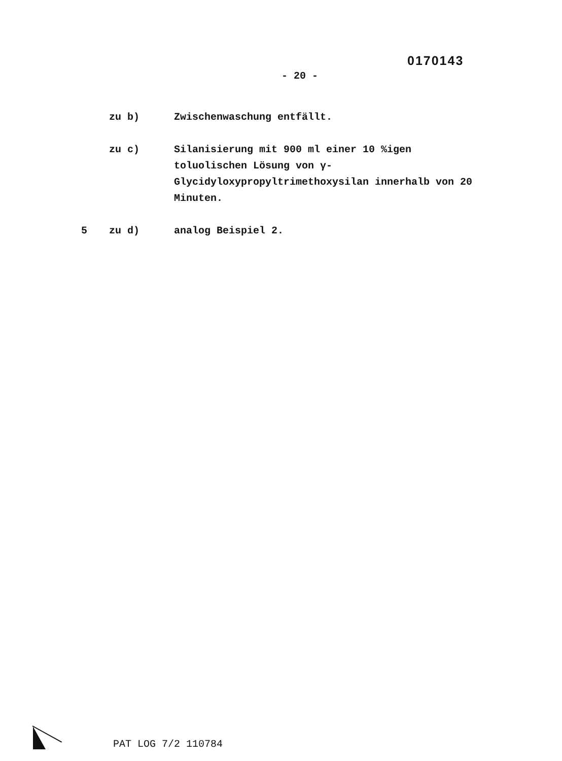0170143
- 20 -
zu b) Zwischenwaschung entfällt.
zu c) Silanisierung mit 900 ml einer 10 %igen toluolischen Lösung von γ-Glycidyloxypropyltrimethoxysilan innerhalb von 20 Minuten.
5 zu d) analog Beispiel 2.
PAT LOG 7/2 110784